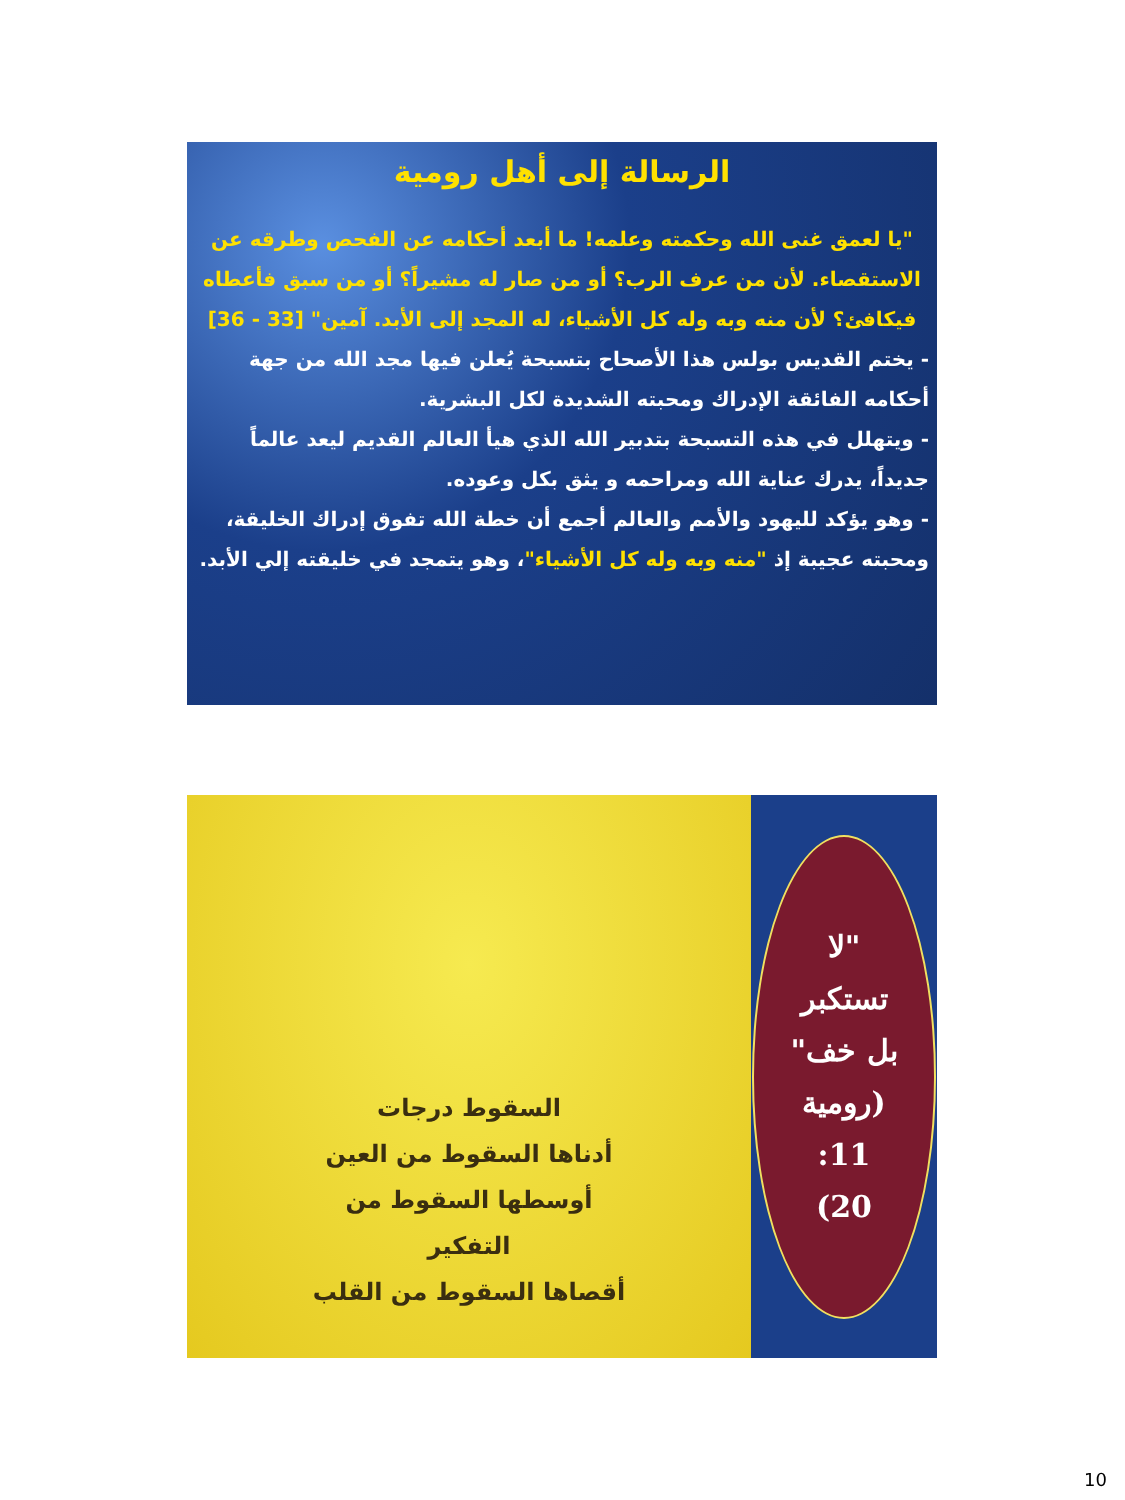الرسالة إلى أهل رومية
"يا لعمق غنى الله وحكمته وعلمه! ما أبعد أحكامه عن الفحص وطرقه عن الاستقصاء. لأن من عرف الرب؟ أو من صار له مشيراً؟ أو من سبق فأعطاه فيكافئ؟ لأن منه وبه وله كل الأشياء، له المجد إلى الأبد. آمين" [33 - 36]
- يختم القديس بولس هذا الأصحاح بتسبحة يُعلن فيها مجد الله من جهة أحكامه الفائقة الإدراك ومحبته الشديدة لكل البشرية.
- ويتهلل في هذه التسبحة بتدبير الله الذي هيأ العالم القديم ليعد عالماً جديداً، يدرك عناية الله ومراحمه و يثق بكل وعوده.
- وهو يؤكد لليهود والأمم والعالم أجمع أن خطة الله تفوق إدراك الخليقة، ومحبته عجيبة إذ "منه وبه وله كل الأشياء"، وهو يتمجد في خليقته إلي الأبد.
السقوط درجات
أدناها السقوط من العين
أوسطها السقوط من
التفكير
أقصاها السقوط من القلب
"لا
تستكبر
بل خف"
(رومية
11:
20)
10